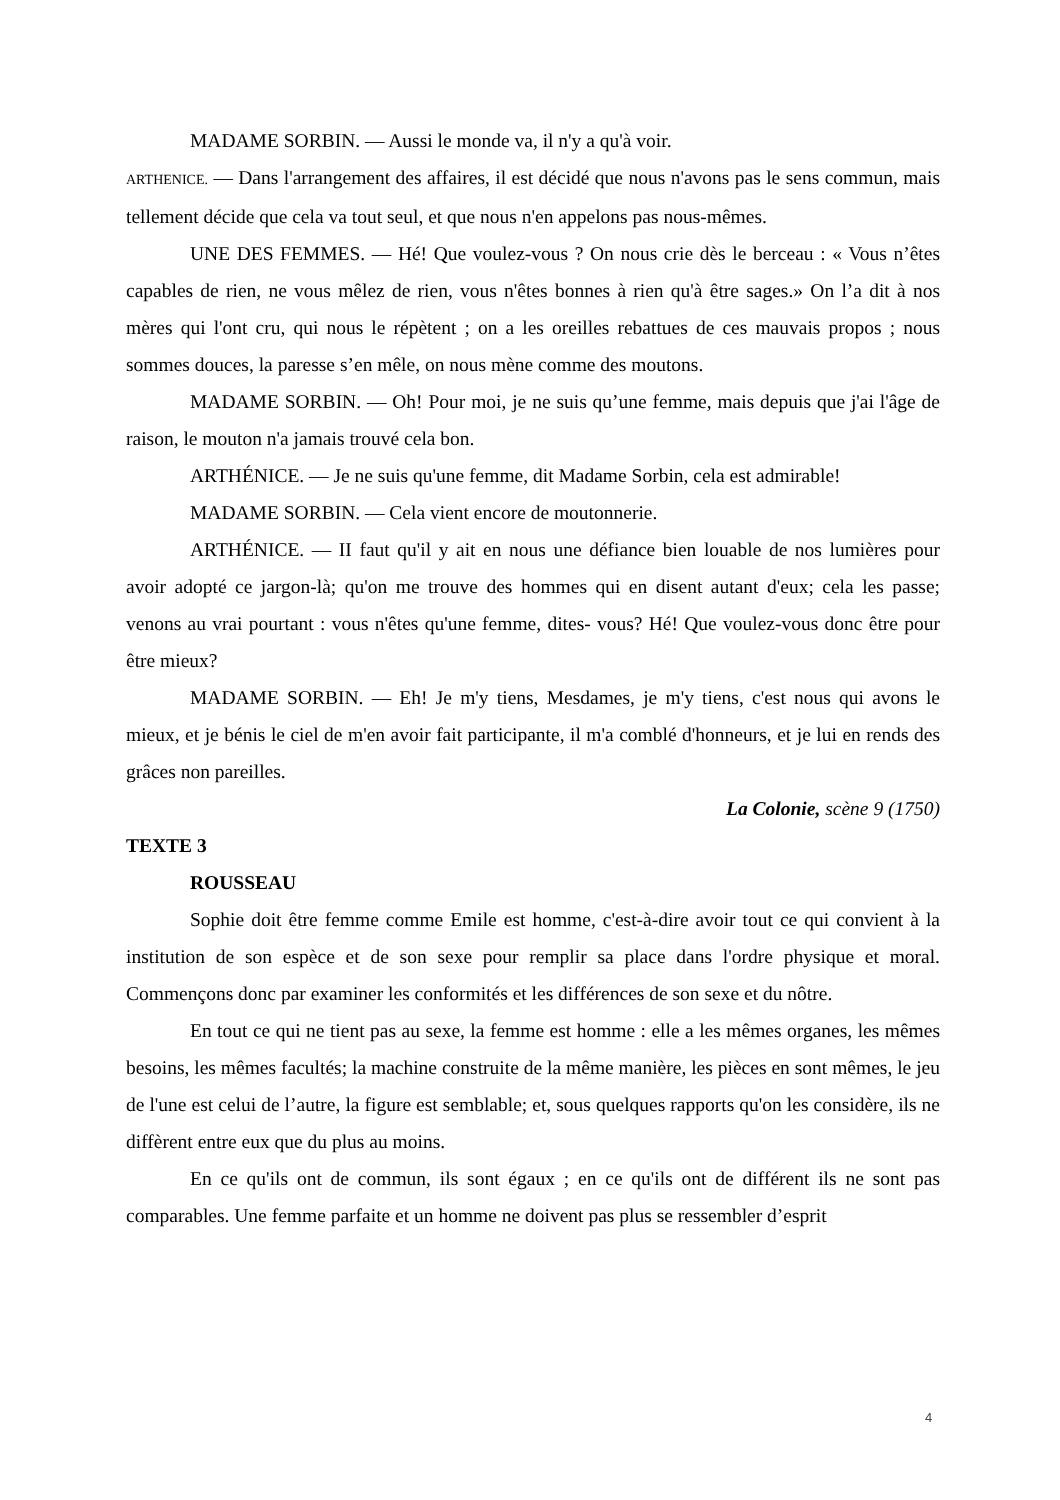MADAME SORBIN. — Aussi le monde va, il n'y a qu'à voir.
ARTHENICE. — Dans l'arrangement des affaires, il est décidé que nous n'avons pas le sens commun, mais tellement décide que cela va tout seul, et que nous n'en appelons pas nous-mêmes.
UNE DES FEMMES. — Hé! Que voulez-vous ? On nous crie dès le berceau : « Vous n’êtes capables de rien, ne vous mêlez de rien, vous n'êtes bonnes à rien qu'à être sages.» On l’a dit à nos mères qui l'ont cru, qui nous le répètent ; on a les oreilles rebattues de ces mauvais propos ; nous sommes douces, la paresse s’en mêle, on nous mène comme des moutons.
MADAME SORBIN. — Oh! Pour moi, je ne suis qu’une femme, mais depuis que j'ai l'âge de raison, le mouton n'a jamais trouvé cela bon.
ARTHÉNICE. — Je ne suis qu'une femme, dit Madame Sorbin, cela est admirable!
MADAME SORBIN. — Cela vient encore de moutonnerie.
ARTHÉNICE. — II faut qu'il y ait en nous une défiance bien louable de nos lumières pour avoir adopté ce jargon-là; qu'on me trouve des hommes qui en disent autant d'eux; cela les passe; venons au vrai pourtant : vous n'êtes qu'une femme, dites- vous? Hé! Que voulez-vous donc être pour être mieux?
MADAME SORBIN. — Eh! Je m'y tiens, Mesdames, je m'y tiens, c'est nous qui avons le mieux, et je bénis le ciel de m'en avoir fait participante, il m'a comblé d'honneurs, et je lui en rends des grâces non pareilles.
La Colonie, scène 9 (1750)
TEXTE 3
ROUSSEAU
Sophie doit être femme comme Emile est homme, c'est-à-dire avoir tout ce qui convient à la institution de son espèce et de son sexe pour remplir sa place dans l'ordre physique et moral. Commençons donc par examiner les conformités et les différences de son sexe et du nôtre.
En tout ce qui ne tient pas au sexe, la femme est homme : elle a les mêmes organes, les mêmes besoins, les mêmes facultés; la machine construite de la même manière, les pièces en sont mêmes, le jeu de l'une est celui de l’autre, la figure est semblable; et, sous quelques rapports qu'on les considère, ils ne diffèrent entre eux que du plus au moins.
En ce qu'ils ont de commun, ils sont égaux ; en ce qu'ils ont de différent ils ne sont pas comparables. Une femme parfaite et un homme ne doivent pas plus se ressembler d’esprit
4